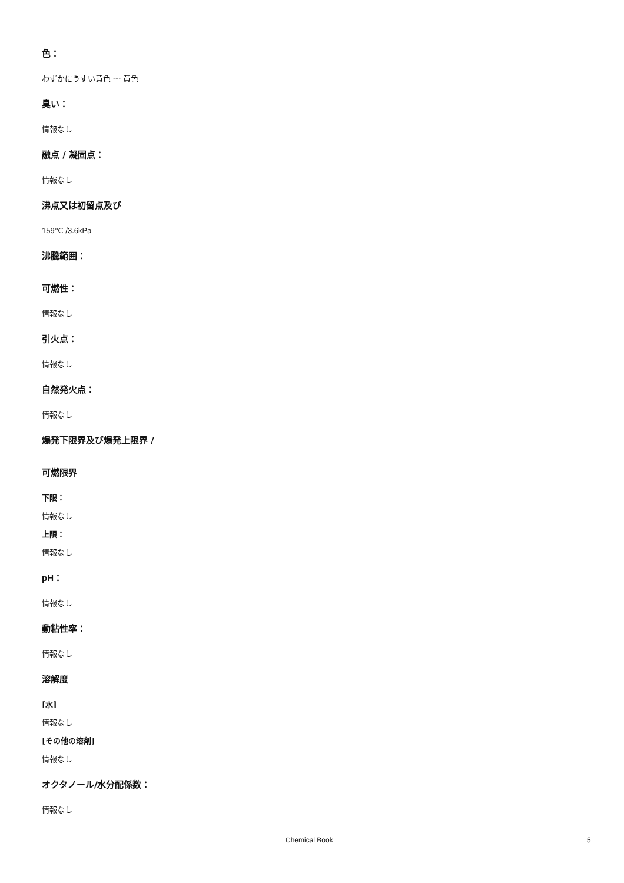色：
わずかにうすい黄色 ～ 黄色
臭い：
情報なし
融点 / 凝固点：
情報なし
沸点又は初留点及び
159℃ /3.6kPa
沸騰範囲：
可燃性：
情報なし
引火点：
情報なし
自然発火点：
情報なし
爆発下限界及び爆発上限界 /
可燃限界
下限：
情報なし
上限：
情報なし
pH：
情報なし
動粘性率：
情報なし
溶解度
[水]
情報なし
[その他の溶剤]
情報なし
オクタノール/水分配係数：
情報なし
Chemical Book 5